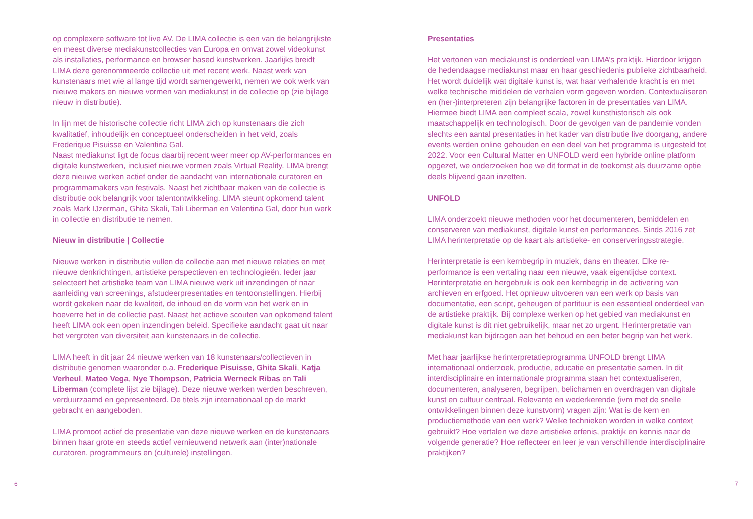op complexere software tot live AV. De LIMA collectie is een van de belangrijkste en meest diverse mediakunstcollecties van Europa en omvat zowel videokunst als installaties, performance en browser based kunstwerken. Jaarlijks breidt LIMA deze gerenommeerde collectie uit met recent werk. Naast werk van kunstenaars met wie al lange tijd wordt samengewerkt, nemen we ook werk van nieuwe makers en nieuwe vormen van mediakunst in de collectie op (zie bijlage nieuw in distributie).
In lijn met de historische collectie richt LIMA zich op kunstenaars die zich kwalitatief, inhoudelijk en conceptueel onderscheiden in het veld, zoals Frederique Pisuisse en Valentina Gal.
Naast mediakunst ligt de focus daarbij recent weer meer op AV-performances en digitale kunstwerken, inclusief nieuwe vormen zoals Virtual Reality. LIMA brengt deze nieuwe werken actief onder de aandacht van internationale curatoren en programmamakers van festivals. Naast het zichtbaar maken van de collectie is distributie ook belangrijk voor talentontwikkeling. LIMA steunt opkomend talent zoals Mark IJzerman, Ghita Skali, Tali Liberman en Valentina Gal, door hun werk in collectie en distributie te nemen.
Nieuw in distributie | Collectie
Nieuwe werken in distributie vullen de collectie aan met nieuwe relaties en met nieuwe denkrichtingen, artistieke perspectieven en technologieën. Ieder jaar selecteert het artistieke team van LIMA nieuwe werk uit inzendingen of naar aanleiding van screenings, afstudeerpresentaties en tentoonstellingen. Hierbij wordt gekeken naar de kwaliteit, de inhoud en de vorm van het werk en in hoeverre het in de collectie past. Naast het actieve scouten van opkomend talent heeft LIMA ook een open inzendingen beleid. Specifieke aandacht gaat uit naar het vergroten van diversiteit aan kunstenaars in de collectie.
LIMA heeft in dit jaar 24 nieuwe werken van 18 kunstenaars/collectieven in distributie genomen waaronder o.a. Frederique Pisuisse, Ghita Skali, Katja Verheul, Mateo Vega, Nye Thompson, Patricia Werneck Ribas en Tali Liberman (complete lijst zie bijlage). Deze nieuwe werken werden beschreven, verduurzaamd en gepresenteerd. De titels zijn internationaal op de markt gebracht en aangeboden.
LIMA promoot actief de presentatie van deze nieuwe werken en de kunstenaars binnen haar grote en steeds actief vernieuwend netwerk aan (inter)nationale curatoren, programmeurs en (culturele) instellingen.
6
Presentaties
Het vertonen van mediakunst is onderdeel van LIMA’s praktijk. Hierdoor krijgen de hedendaagse mediakunst maar en haar geschiedenis publieke zichtbaarheid. Het wordt duidelijk wat digitale kunst is, wat haar verhalende kracht is en met welke technische middelen de verhalen vorm gegeven worden. Contextualiseren en (her-)interpreteren zijn belangrijke factoren in de presentaties van LIMA. Hiermee biedt LIMA een compleet scala, zowel kunsthistorisch als ook maatschappelijk en technologisch. Door de gevolgen van de pandemie vonden slechts een aantal presentaties in het kader van distributie live doorgang, andere events werden online gehouden en een deel van het programma is uitgesteld tot 2022. Voor een Cultural Matter en UNFOLD werd een hybride online platform opgezet, we onderzoeken hoe we dit format in de toekomst als duurzame optie deels blijvend gaan inzetten.
UNFOLD
LIMA onderzoekt nieuwe methoden voor het documenteren, bemiddelen en conserveren van mediakunst, digitale kunst en performances. Sinds 2016 zet LIMA herinterpretatie op de kaart als artistieke- en conserveringsstrategie.
Herinterpretatie is een kernbegrip in muziek, dans en theater. Elke re-performance is een vertaling naar een nieuwe, vaak eigentijdse context. Herinterpretatie en hergebruik is ook een kernbegrip in de activering van archieven en erfgoed. Het opnieuw uitvoeren van een werk op basis van documentatie, een script, geheugen of partituur is een essentieel onderdeel van de artistieke praktijk. Bij complexe werken op het gebied van mediakunst en digitale kunst is dit niet gebruikelijk, maar net zo urgent. Herinterpretatie van mediakunst kan bijdragen aan het behoud en een beter begrip van het werk.
Met haar jaarlijkse herinterpretatieprogramma UNFOLD brengt LIMA internationaal onderzoek, productie, educatie en presentatie samen. In dit interdisciplinaire en internationale programma staan het contextualiseren, documenteren, analyseren, begrijpen, belichamen en overdragen van digitale kunst en cultuur centraal. Relevante en wederkerende (ivm met de snelle ontwikkelingen binnen deze kunstvorm) vragen zijn: Wat is de kern en productiemethode van een werk? Welke technieken worden in welke context gebruikt? Hoe vertalen we deze artistieke erfenis, praktijk en kennis naar de volgende generatie? Hoe reflecteer en leer je van verschillende interdisciplinaire praktijken?
7